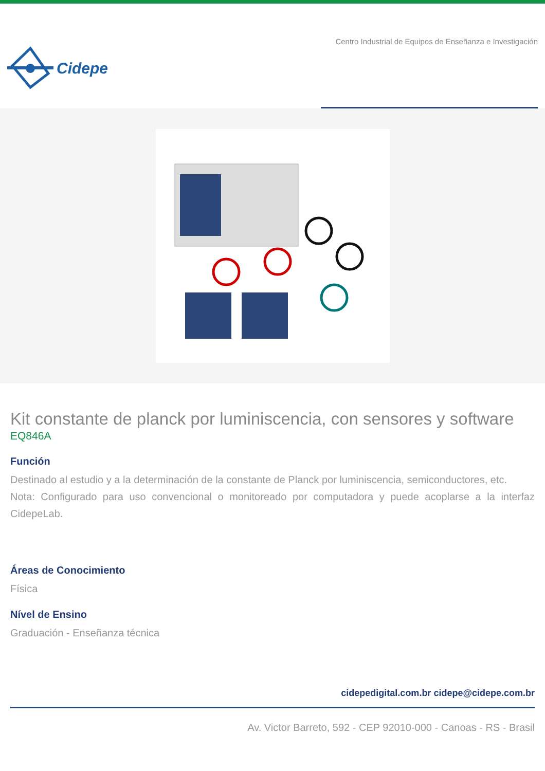Cidepe
Centro Industrial de Equipos de Enseñanza e Investigación
Kit constante de planck por luminiscencia, con sensores y software
EQ846A
Función
Destinado al estudio y a la determinación de la constante de Planck por luminiscencia, semiconductores, etc.
Nota: Configurado para uso convencional o monitoreado por computadora y puede acoplarse a la interfaz CidepeLab.
Áreas de Conocimiento
Física
Nível de Ensino
Graduación - Enseñanza técnica
cidepedigital.com.br cidepe@cidepe.com.br
Av. Victor Barreto, 592 - CEP 92010-000 - Canoas - RS - Brasil